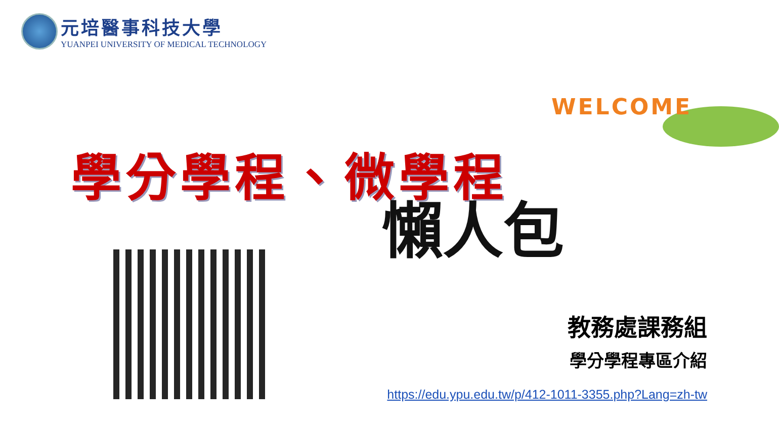元培醫事科技大學
YUANPEI UNIVERSITY OF MEDICAL TECHNOLOGY
WELCOME
學分學程、微學程
懶人包
教務處課務組
學分學程專區介紹
https://edu.ypu.edu.tw/p/412-1011-3355.php?Lang=zh-tw